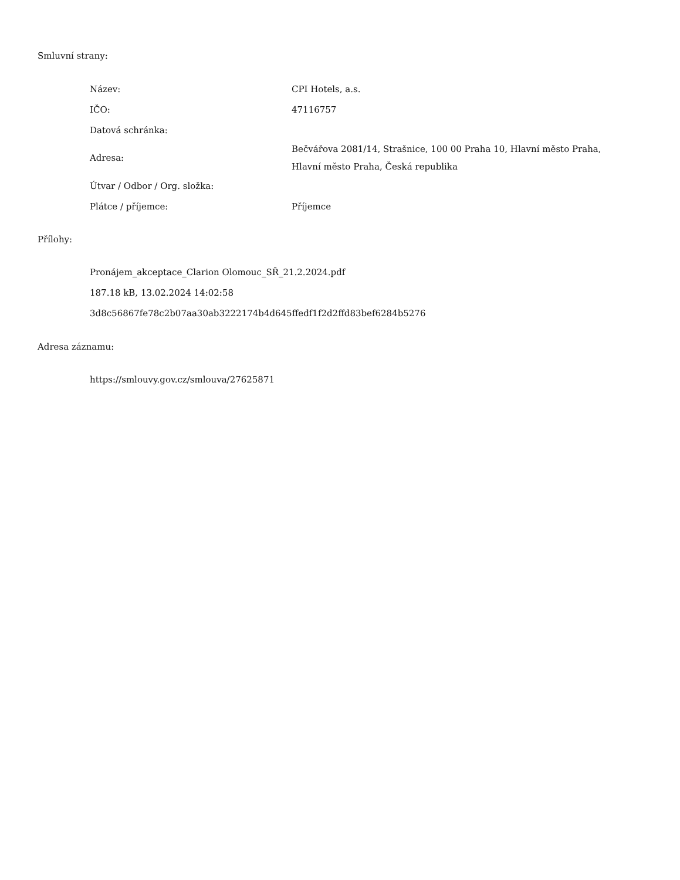Smluvní strany:
| Název: | CPI Hotels, a.s. |
| IČO: | 47116757 |
| Datová schránka: | |
| Adresa: | Bečvářova 2081/14, Strašnice, 100 00 Praha 10, Hlavní město Praha, Hlavní město Praha, Česká republika |
| Útvar / Odbor / Org. složka: | |
| Plátce / příjemce: | Příjemce |
Přílohy:
Pronájem_akceptace_Clarion Olomouc_SŘ_21.2.2024.pdf
187.18 kB, 13.02.2024 14:02:58
3d8c56867fe78c2b07aa30ab3222174b4d645ffedf1f2d2ffd83bef6284b5276
Adresa záznamu:
https://smlouvy.gov.cz/smlouva/27625871